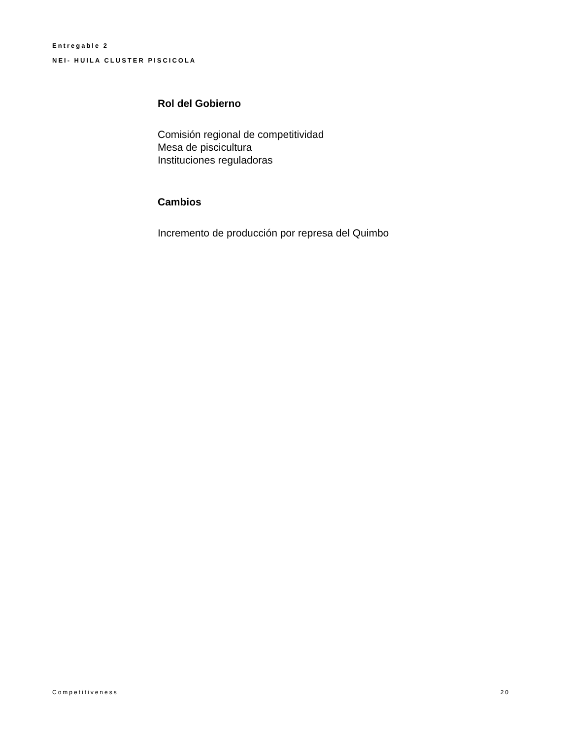Entregable 2
NEI- HUILA CLUSTER PISCICOLA
Rol del Gobierno
Comisión regional de competitividad
Mesa de piscicultura
Instituciones reguladoras
Cambios
Incremento de producción por represa del Quimbo
Competitiveness 20